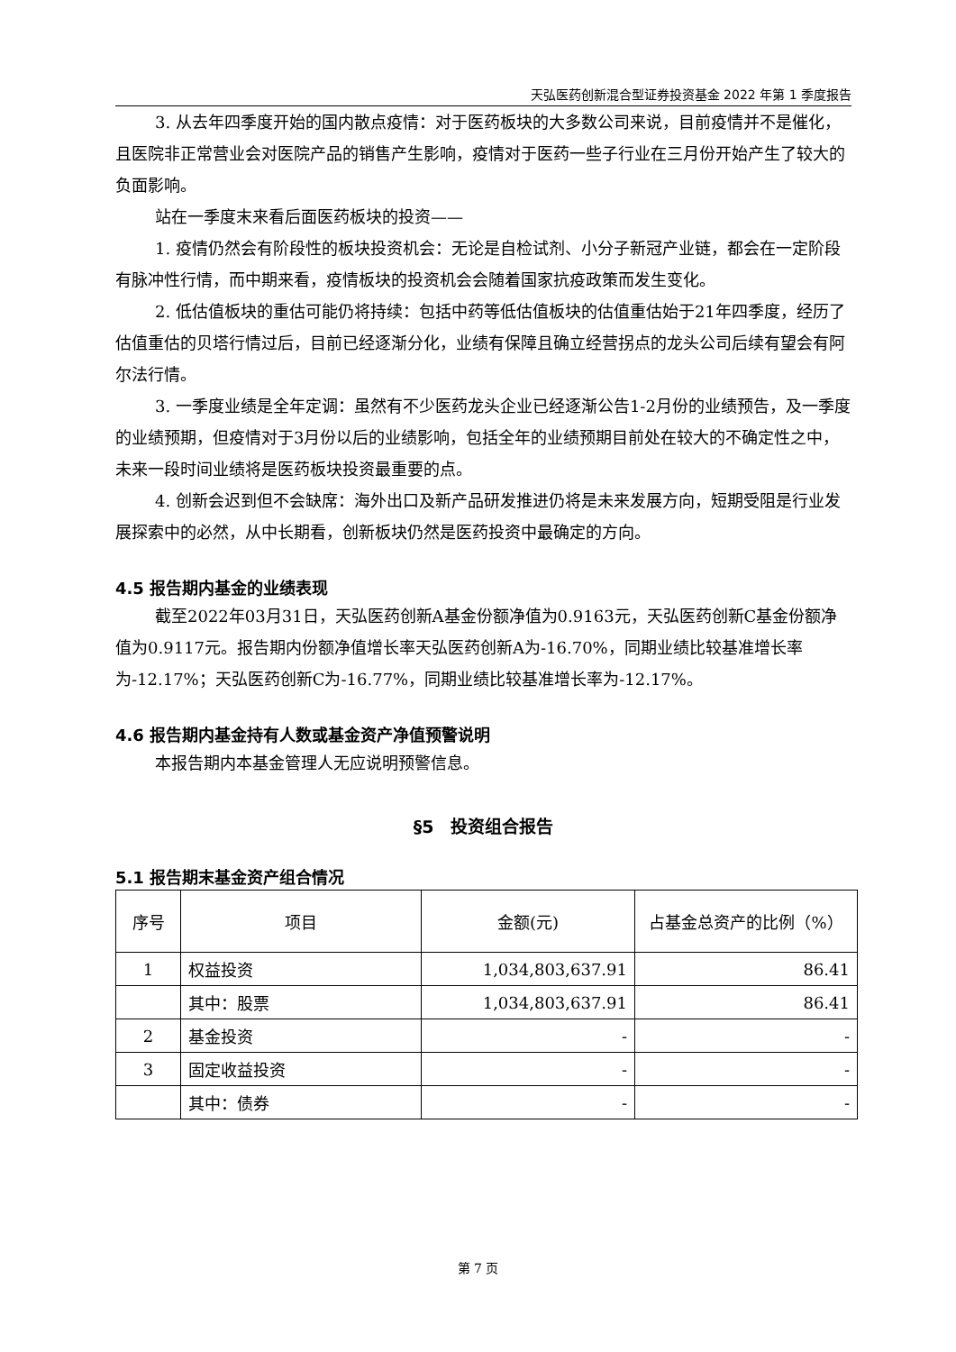天弘医药创新混合型证券投资基金 2022 年第 1 季度报告
3. 从去年四季度开始的国内散点疫情：对于医药板块的大多数公司来说，目前疫情并不是催化，且医院非正常营业会对医院产品的销售产生影响，疫情对于医药一些子行业在三月份开始产生了较大的负面影响。
站在一季度末来看后面医药板块的投资——
1. 疫情仍然会有阶段性的板块投资机会：无论是自检试剂、小分子新冠产业链，都会在一定阶段有脉冲性行情，而中期来看，疫情板块的投资机会会随着国家抗疫政策而发生变化。
2. 低估值板块的重估可能仍将持续：包括中药等低估值板块的估值重估始于21年四季度，经历了估值重估的贝塔行情过后，目前已经逐渐分化，业绩有保障且确立经营拐点的龙头公司后续有望会有阿尔法行情。
3. 一季度业绩是全年定调：虽然有不少医药龙头企业已经逐渐公告1-2月份的业绩预告，及一季度的业绩预期，但疫情对于3月份以后的业绩影响，包括全年的业绩预期目前处在较大的不确定性之中，未来一段时间业绩将是医药板块投资最重要的点。
4. 创新会迟到但不会缺席：海外出口及新产品研发推进仍将是未来发展方向，短期受阻是行业发展探索中的必然，从中长期看，创新板块仍然是医药投资中最确定的方向。
4.5 报告期内基金的业绩表现
截至2022年03月31日，天弘医药创新A基金份额净值为0.9163元，天弘医药创新C基金份额净值为0.9117元。报告期内份额净值增长率天弘医药创新A为-16.70%，同期业绩比较基准增长率为-12.17%；天弘医药创新C为-16.77%，同期业绩比较基准增长率为-12.17%。
4.6 报告期内基金持有人数或基金资产净值预警说明
本报告期内本基金管理人无应说明预警信息。
§5　投资组合报告
5.1 报告期末基金资产组合情况
| 序号 | 项目 | 金额(元) | 占基金总资产的比例（%） |
| --- | --- | --- | --- |
| 1 | 权益投资 | 1,034,803,637.91 | 86.41 |
| | 其中：股票 | 1,034,803,637.91 | 86.41 |
| 2 | 基金投资 | - | - |
| 3 | 固定收益投资 | - | - |
| | 其中：债券 | - | - |
第 7 页